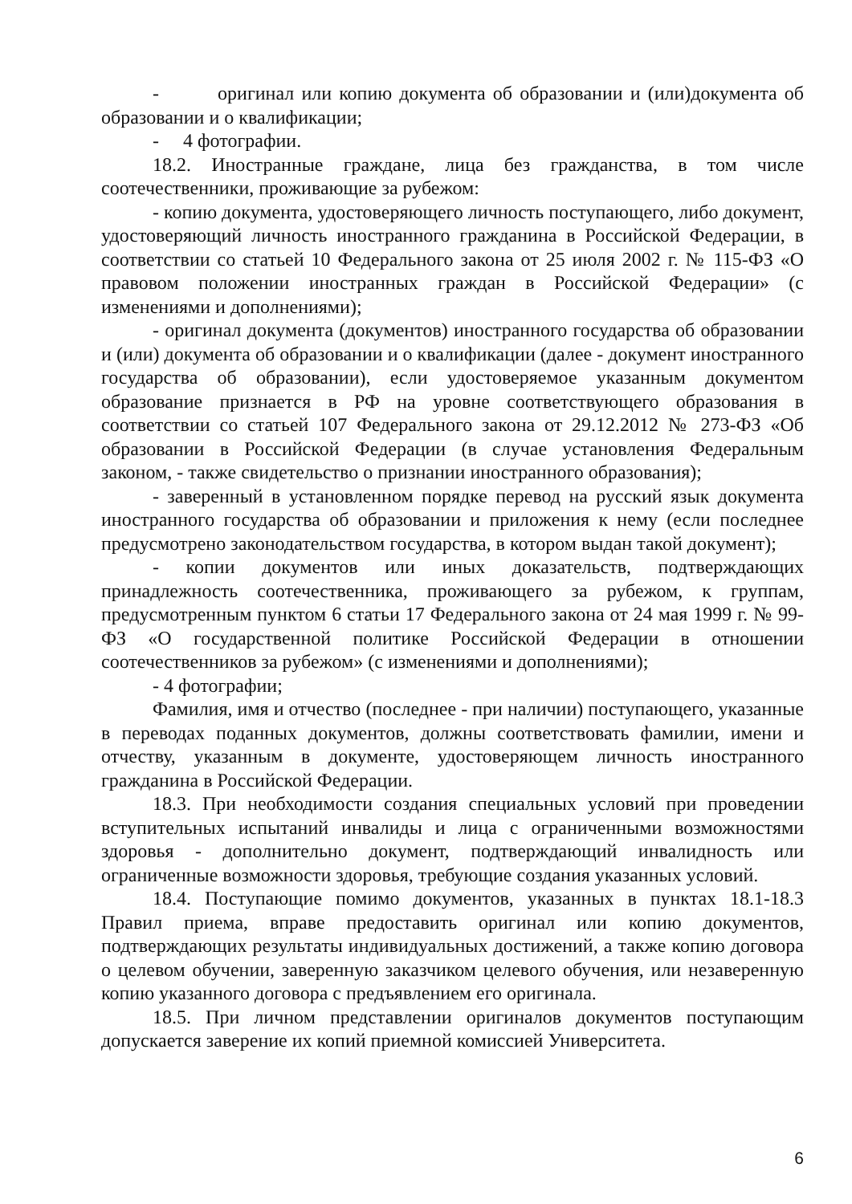- оригинал или копию документа об образовании и (или)документа об образовании и о квалификации;
- 4 фотографии.
18.2. Иностранные граждане, лица без гражданства, в том числе соотечественники, проживающие за рубежом:
- копию документа, удостоверяющего личность поступающего, либо документ, удостоверяющий личность иностранного гражданина в Российской Федерации, в соответствии со статьей 10 Федерального закона от 25 июля 2002 г. № 115-ФЗ «О правовом положении иностранных граждан в Российской Федерации» (с изменениями и дополнениями);
- оригинал документа (документов) иностранного государства об образовании и (или) документа об образовании и о квалификации (далее - документ иностранного государства об образовании), если удостоверяемое указанным документом образование признается в РФ на уровне соответствующего образования в соответствии со статьей 107 Федерального закона от 29.12.2012 № 273-ФЗ «Об образовании в Российской Федерации (в случае установления Федеральным законом, - также свидетельство о признании иностранного образования);
- заверенный в установленном порядке перевод на русский язык документа иностранного государства об образовании и приложения к нему (если последнее предусмотрено законодательством государства, в котором выдан такой документ);
- копии документов или иных доказательств, подтверждающих принадлежность соотечественника, проживающего за рубежом, к группам, предусмотренным пунктом 6 статьи 17 Федерального закона от 24 мая 1999 г. № 99-ФЗ «О государственной политике Российской Федерации в отношении соотечественников за рубежом» (с изменениями и дополнениями);
- 4 фотографии;
Фамилия, имя и отчество (последнее - при наличии) поступающего, указанные в переводах поданных документов, должны соответствовать фамилии, имени и отчеству, указанным в документе, удостоверяющем личность иностранного гражданина в Российской Федерации.
18.3. При необходимости создания специальных условий при проведении вступительных испытаний инвалиды и лица с ограниченными возможностями здоровья - дополнительно документ, подтверждающий инвалидность или ограниченные возможности здоровья, требующие создания указанных условий.
18.4. Поступающие помимо документов, указанных в пунктах 18.1-18.3 Правил приема, вправе предоставить оригинал или копию документов, подтверждающих результаты индивидуальных достижений, а также копию договора о целевом обучении, заверенную заказчиком целевого обучения, или незаверенную копию указанного договора с предъявлением его оригинала.
18.5. При личном представлении оригиналов документов поступающим допускается заверение их копий приемной комиссией Университета.
6